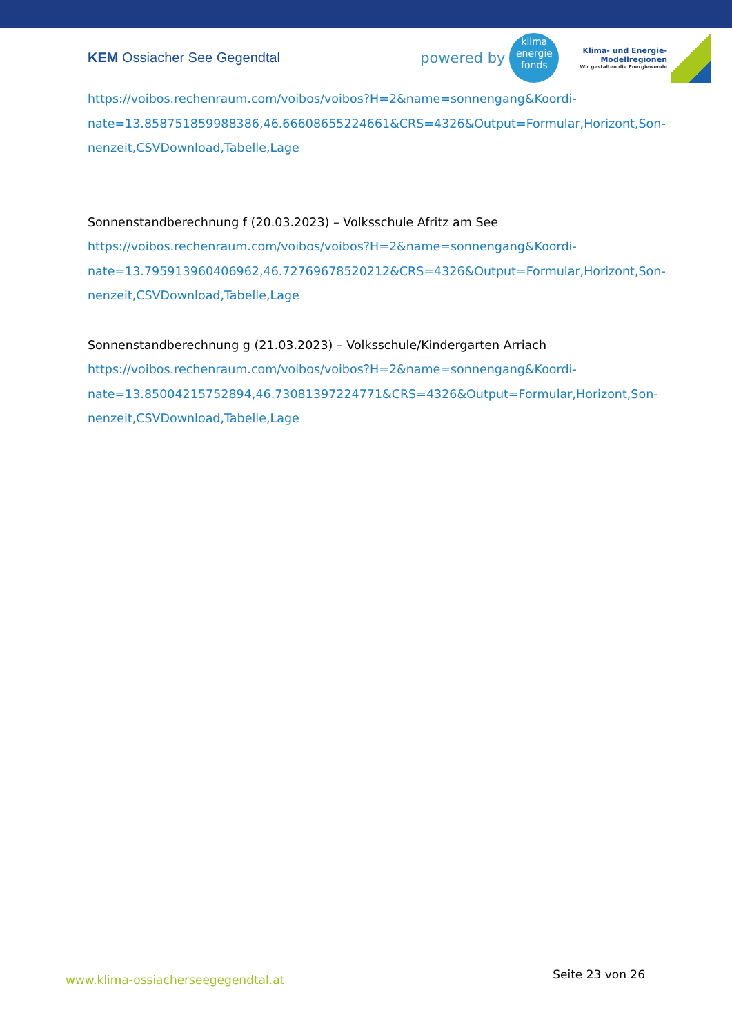KEM Ossiacher See Gegendtal powered by
klima
energie
fonds
Klima- und Energie-
Modellregionen
Wir gestalten die Energiewende
https://voibos.rechenraum.com/voibos/voibos?H=2&name=sonnengang&Koordi-
nate=13.858751859988386,46.66608655224661&CRS=4326&Output=Formular,Horizont,Son-
nenzeit,CSVDownload,Tabelle,Lage
Sonnenstandberechnung f (20.03.2023) – Volksschule Afritz am See
https://voibos.rechenraum.com/voibos/voibos?H=2&name=sonnengang&Koordi-
nate=13.795913960406962,46.72769678520212&CRS=4326&Output=Formular,Horizont,Son-
nenzeit,CSVDownload,Tabelle,Lage
Sonnenstandberechnung g (21.03.2023) – Volksschule/Kindergarten Arriach
https://voibos.rechenraum.com/voibos/voibos?H=2&name=sonnengang&Koordi-
nate=13.85004215752894,46.73081397224771&CRS=4326&Output=Formular,Horizont,Son-
nenzeit,CSVDownload,Tabelle,Lage
www.klima-ossiacherseegegendtal.at Seite 23 von 26